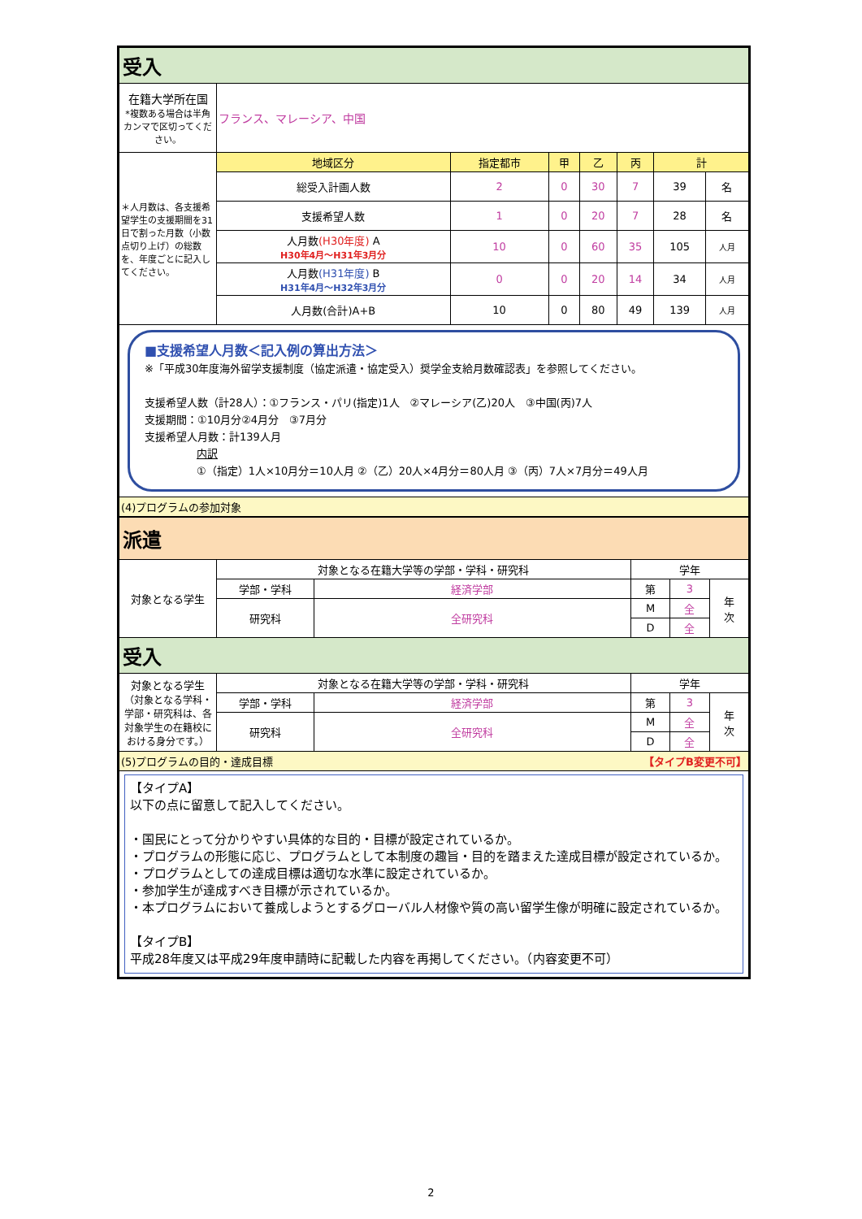| 受入 | | | | | | | |
| 在籍大学所在国 *複数ある場合は半角カンマで区切ってください。 | フランス、マレーシア、中国 | | | | | | |
| ＊人月数は、各支援希望学生の支援期間を31日で割った月数（小数点切り上げ）の総数を、年度ごとに記入してください。 | 地域区分 | 指定都市 | 甲 | 乙 | 丙 | 計 | |
| | 総受入計画人数 | 2 | 0 | 30 | 7 | 39 | 名 |
| | 支援希望人数 | 1 | 0 | 20 | 7 | 28 | 名 |
| | 人月数 (H30年度) A H30年4月～H31年3月分 | 10 | 0 | 60 | 35 | 105 | 人月 |
| | 人月数 (H31年度) B H31年4月～H32年3月分 | 0 | 0 | 20 | 14 | 34 | 人月 |
| | 人月数(合計)A+B | 10 | 0 | 80 | 49 | 139 | 人月 |
| ■支援希望人月数＜記入例の算出方法＞ ※「平成30年度海外留学支援制度（協定派遣・協定受入）奨学金支給月数確認表」を参照してください。 支援希望人数（計28人）：①フランス・パリ(指定)1人 ②マレーシア(乙)20人 ③中国(丙)7人 支援期間：①10月分②4月分 ③7月分 支援希望人月数：計139人月 内訳 ①（指定）1人×10月分＝10人月 ②（乙）20人×4月分＝80人月 ③（丙）7人×7月分＝49人月 | | | | | | | |
| (4)プログラムの参加対象 | | | | | | | |
| 派遣 | | | | | |
| 対象となる学生 | 対象となる在籍大学等の学部・学科・研究科 | | 学年 | | |
| | 学部・学科 | 経済学部 | 第 | 3 | 年 次 |
| | 研究科 | 全研究科 | M | 全 | |
| | | | D | 全 | |
| 受入 | | | | | |
| 対象となる学生 （対象となる学科・学部・研究科は、各対象学生の在籍校における身分です。） | 対象となる在籍大学等の学部・学科・研究科 | | 学年 | | |
| | 学部・学科 | 経済学部 | 第 | 3 | 年 次 |
| | 研究科 | 全研究科 | M | 全 | |
| | | | D | 全 | |
| (5)プログラムの目的・達成目標 【タイプB変更不可】 | | | | | |
| 【タイプA】 以下の点に留意して記入してください。 ・国民にとって分かりやすい具体的な目的・目標が設定されているか。 ・プログラムの形態に応じ、プログラムとして本制度の趣旨・目的を踏まえた達成目標が設定されているか。 ・プログラムとしての達成目標は適切な水準に設定されているか。 ・参加学生が達成すべき目標が示されているか。 ・本プログラムにおいて養成しようとするグローバル人材像や質の高い留学生像が明確に設定されているか。 【タイプB】 平成28年度又は平成29年度申請時に記載した内容を再掲してください。（内容変更不可） | | | | | |
2